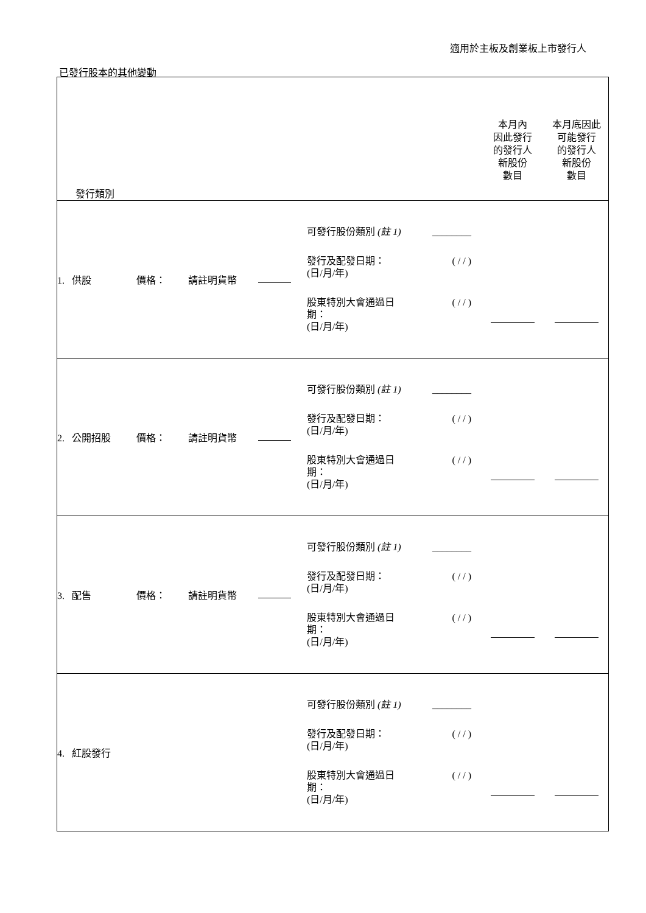適用於主板及創業板上市發行人
已發行股本的其他變動
| 發行類別 | | | | | 本月內 因此發行 的發行人 新股份 數目 | 本月底因此 可能發行 的發行人 新股份 數目 |
| 1. 供股 | 價格： | 請註明貨幣 | | 可發行股份類別 (註 1) ________ 發行及配發日期： (日/月/年) ( / / ) 股東特別大會通過日 期： (日/月/年) ( / / ) | | |
| 2. 公開招股 | 價格： | 請註明貨幣 | | 可發行股份類別 (註 1) ________ 發行及配發日期： (日/月/年) ( / / ) 股東特別大會通過日 期： (日/月/年) ( / / ) | | |
| 3. 配售 | 價格： | 請註明貨幣 | | 可發行股份類別 (註 1) ________ 發行及配發日期： (日/月/年) ( / / ) 股東特別大會通過日 期： (日/月/年) ( / / ) | | |
| 4. 紅股發行 | | | | 可發行股份類別 (註 1) ________ 發行及配發日期： (日/月/年) ( / / ) 股東特別大會通過日 期： (日/月/年) ( / / ) | | |